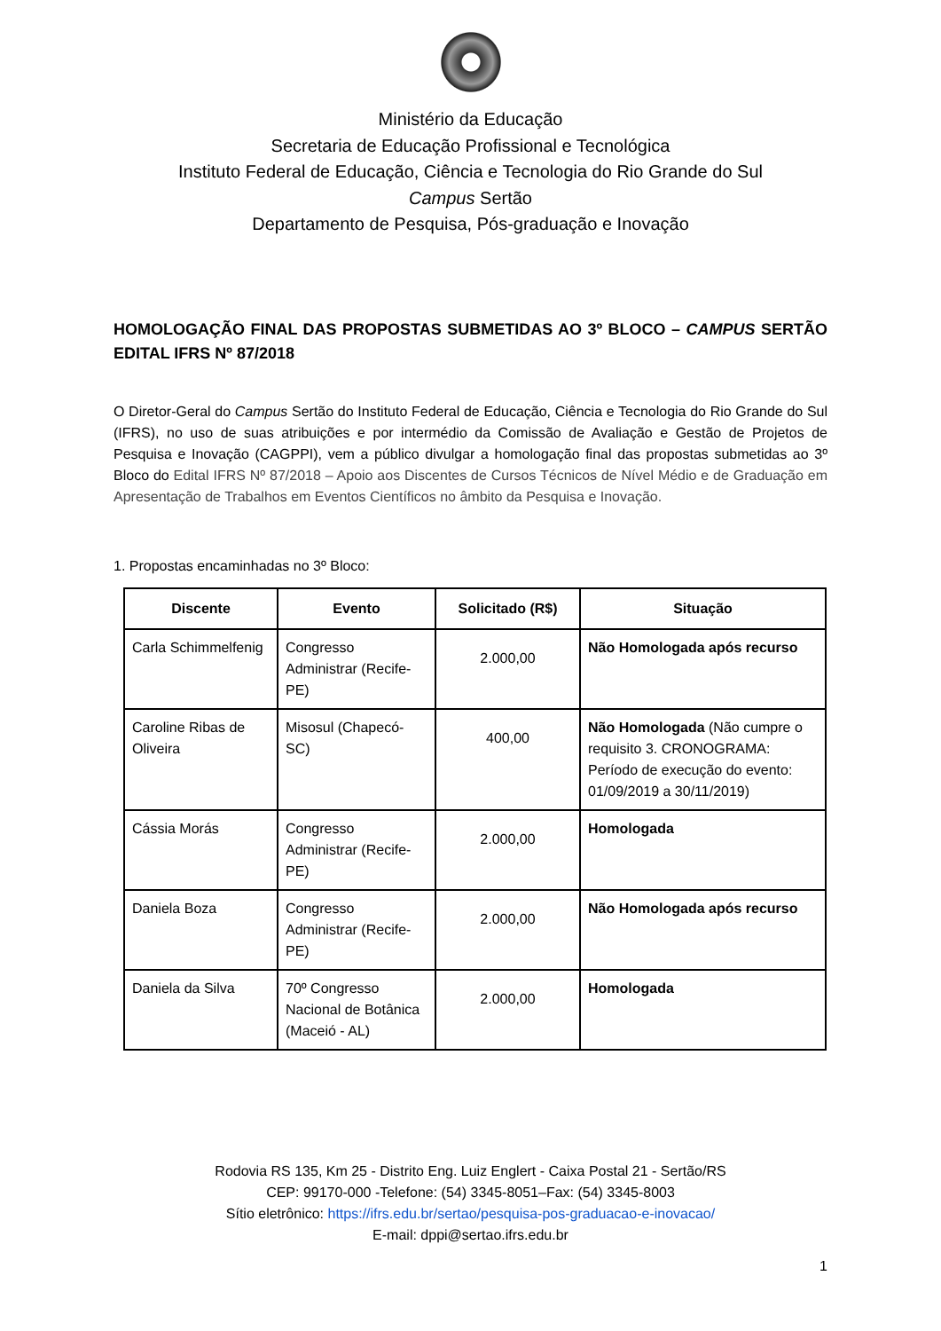Ministério da Educação
Secretaria de Educação Profissional e Tecnológica
Instituto Federal de Educação, Ciência e Tecnologia do Rio Grande do Sul
Campus Sertão
Departamento de Pesquisa, Pós-graduação e Inovação
HOMOLOGAÇÃO FINAL DAS PROPOSTAS SUBMETIDAS AO 3º BLOCO – CAMPUS SERTÃO EDITAL IFRS Nº 87/2018
O Diretor-Geral do Campus Sertão do Instituto Federal de Educação, Ciência e Tecnologia do Rio Grande do Sul (IFRS), no uso de suas atribuições e por intermédio da Comissão de Avaliação e Gestão de Projetos de Pesquisa e Inovação (CAGPPI), vem a público divulgar a homologação final das propostas submetidas ao 3º Bloco do Edital IFRS Nº 87/2018 – Apoio aos Discentes de Cursos Técnicos de Nível Médio e de Graduação em Apresentação de Trabalhos em Eventos Científicos no âmbito da Pesquisa e Inovação.
1. Propostas encaminhadas no 3º Bloco:
| Discente | Evento | Solicitado (R$) | Situação |
| --- | --- | --- | --- |
| Carla Schimmelfenig | Congresso Administrar (Recife-PE) | 2.000,00 | Não Homologada após recurso |
| Caroline Ribas de Oliveira | Misosul (Chapecó-SC) | 400,00 | Não Homologada (Não cumpre o requisito 3. CRONOGRAMA: Período de execução do evento: 01/09/2019 a 30/11/2019) |
| Cássia Morás | Congresso Administrar (Recife-PE) | 2.000,00 | Homologada |
| Daniela Boza | Congresso Administrar (Recife-PE) | 2.000,00 | Não Homologada após recurso |
| Daniela da Silva | 70º Congresso Nacional de Botânica (Maceió - AL) | 2.000,00 | Homologada |
Rodovia RS 135, Km 25 - Distrito Eng. Luiz Englert - Caixa Postal 21 - Sertão/RS
CEP: 99170-000 -Telefone: (54) 3345-8051–Fax: (54) 3345-8003
Sítio eletrônico: https://ifrs.edu.br/sertao/pesquisa-pos-graduacao-e-inovacao/
E-mail: dppi@sertao.ifrs.edu.br
1